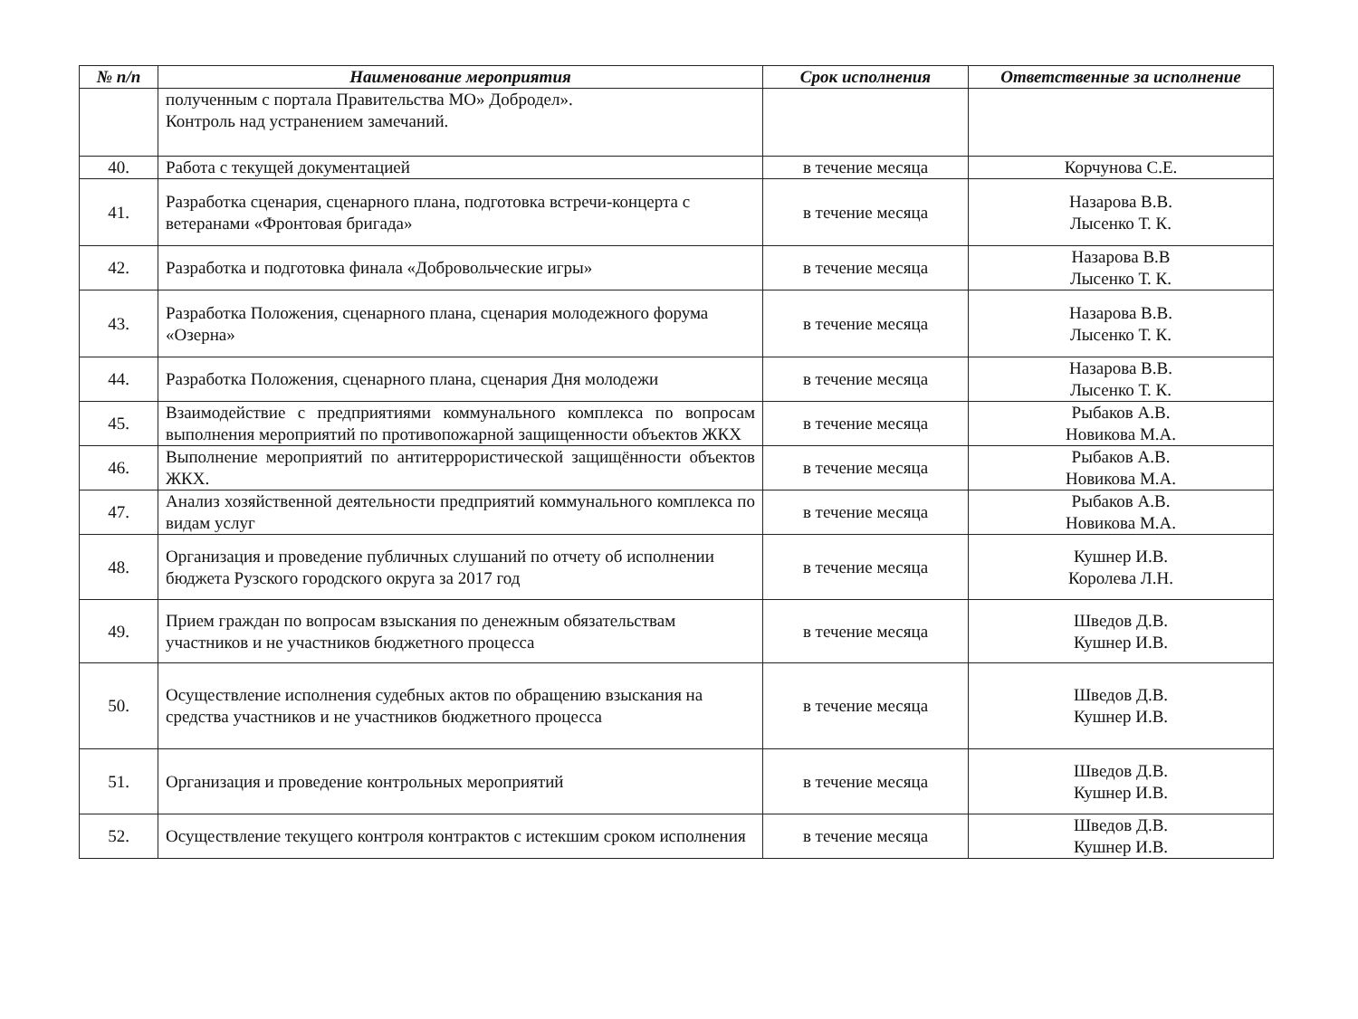| № п/п | Наименование мероприятия | Срок исполнения | Ответственные за исполнение |
| --- | --- | --- | --- |
| | полученным с портала Правительства МО» Добродел». Контроль над устранением замечаний. | | |
| 40. | Работа с текущей документацией | в течение месяца | Корчунова С.Е. |
| 41. | Разработка сценария, сценарного плана, подготовка встречи-концерта с ветеранами «Фронтовая бригада» | в течение месяца | Назарова В.В. Лысенко Т. К. |
| 42. | Разработка и подготовка финала «Добровольческие игры» | в течение месяца | Назарова В.В Лысенко Т. К. |
| 43. | Разработка Положения, сценарного плана, сценария молодежного форума «Озерна» | в течение месяца | Назарова В.В. Лысенко Т. К. |
| 44. | Разработка Положения, сценарного плана, сценария Дня молодежи | в течение месяца | Назарова В.В. Лысенко Т. К. |
| 45. | Взаимодействие с предприятиями коммунального комплекса по вопросам выполнения мероприятий по противопожарной защищенности объектов ЖКХ | в течение месяца | Рыбаков А.В. Новикова М.А. |
| 46. | Выполнение мероприятий по антитеррористической защищённости объектов ЖКХ. | в течение месяца | Рыбаков А.В. Новикова М.А. |
| 47. | Анализ хозяйственной деятельности предприятий коммунального комплекса по видам услуг | в течение месяца | Рыбаков А.В. Новикова М.А. |
| 48. | Организация и проведение публичных слушаний по отчету об исполнении бюджета Рузского городского округа за 2017 год | в течение месяца | Кушнер И.В. Королева Л.Н. |
| 49. | Прием граждан по вопросам взыскания по денежным обязательствам участников и не участников бюджетного процесса | в течение месяца | Шведов Д.В. Кушнер И.В. |
| 50. | Осуществление исполнения судебных актов по обращению взыскания на средства участников и не участников бюджетного процесса | в течение месяца | Шведов Д.В. Кушнер И.В. |
| 51. | Организация и проведение контрольных мероприятий | в течение месяца | Шведов Д.В. Кушнер И.В. |
| 52. | Осуществление текущего контроля контрактов с истекшим сроком исполнения | в течение месяца | Шведов Д.В. Кушнер И.В. |